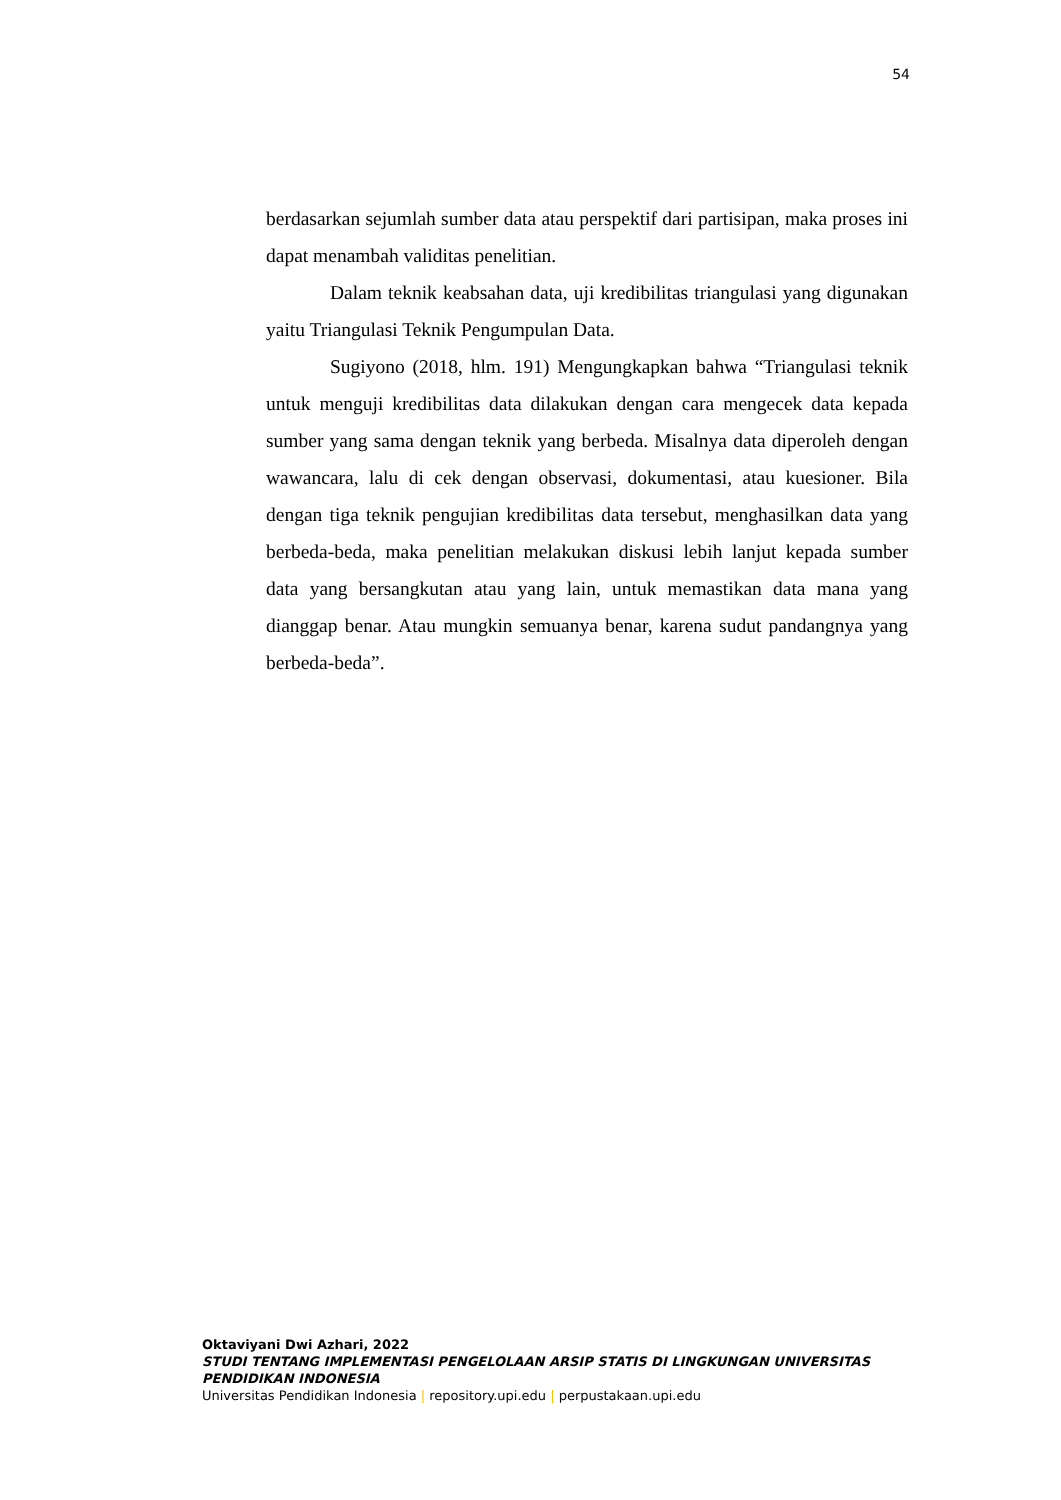54
berdasarkan sejumlah sumber data atau perspektif dari partisipan, maka proses ini dapat menambah validitas penelitian.
Dalam teknik keabsahan data, uji kredibilitas triangulasi yang digunakan yaitu Triangulasi Teknik Pengumpulan Data.
Sugiyono (2018, hlm. 191) Mengungkapkan bahwa “Triangulasi teknik untuk menguji kredibilitas data dilakukan dengan cara mengecek data kepada sumber yang sama dengan teknik yang berbeda. Misalnya data diperoleh dengan wawancara, lalu di cek dengan observasi, dokumentasi, atau kuesioner. Bila dengan tiga teknik pengujian kredibilitas data tersebut, menghasilkan data yang berbeda-beda, maka penelitian melakukan diskusi lebih lanjut kepada sumber data yang bersangkutan atau yang lain, untuk memastikan data mana yang dianggap benar. Atau mungkin semuanya benar, karena sudut pandangnya yang berbeda-beda”.
Oktaviyani Dwi Azhari, 2022
STUDI TENTANG IMPLEMENTASI PENGELOLAAN ARSIP STATIS DI LINGKUNGAN UNIVERSITAS PENDIDIKAN INDONESIA
Universitas Pendidikan Indonesia | repository.upi.edu | perpustakaan.upi.edu